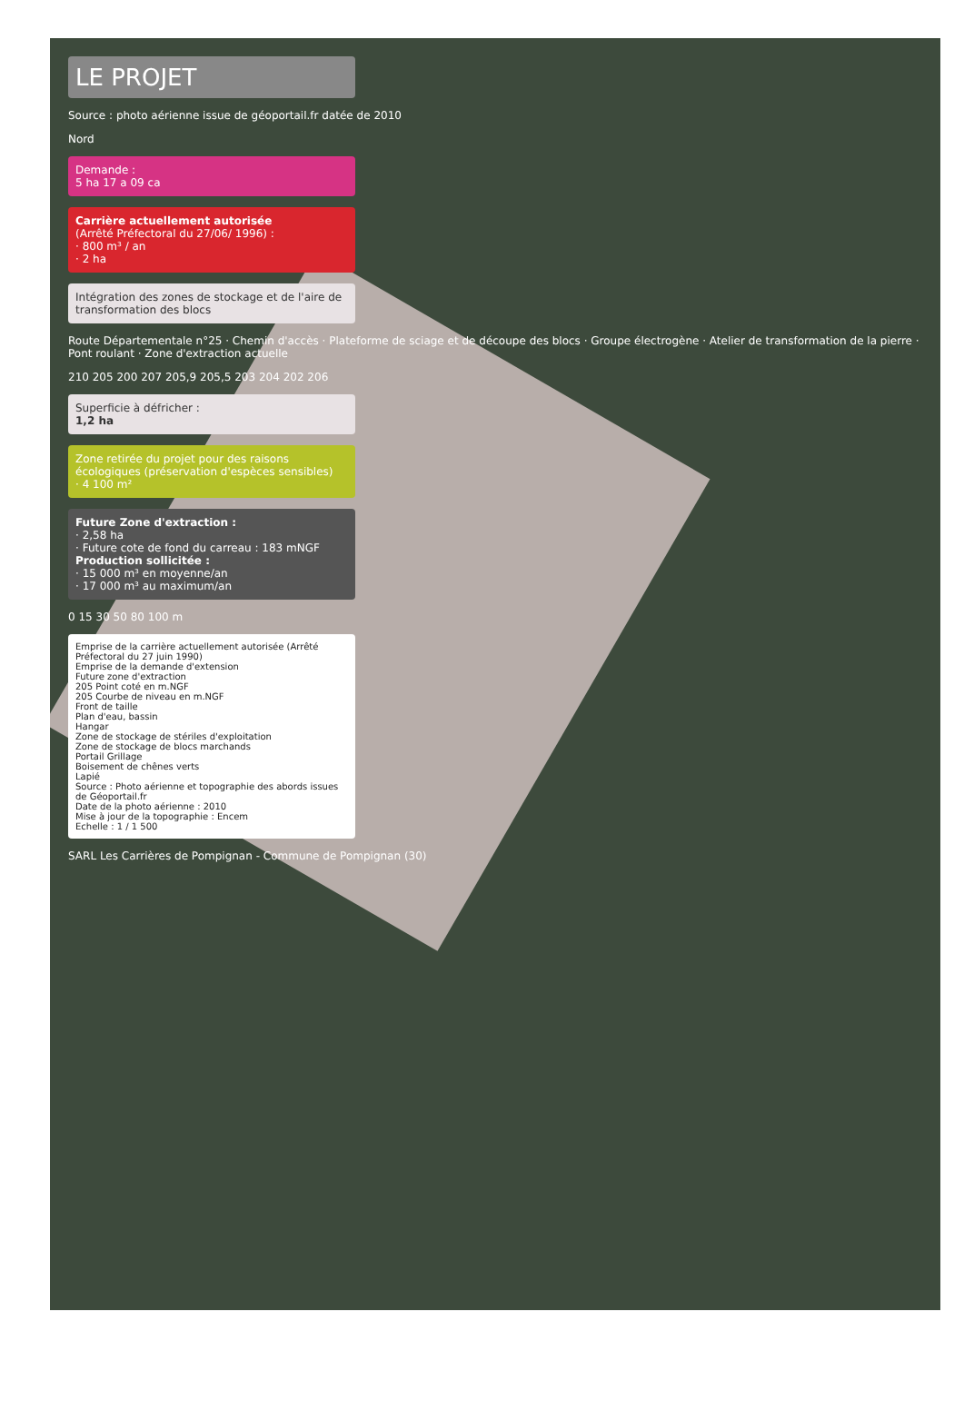LE PROJET
Source : photo aérienne issue de géoportail.fr datée de 2010
Nord
Demande :
5 ha 17 a 09 ca
Carrière actuellement autorisée
(Arrêté Préfectoral du 27/06/ 1996) :
· 800 m³ / an
· 2 ha
Intégration des zones de stockage et de l'aire de transformation des blocs
Route Départementale n°25 · Chemin d'accès · Plateforme de sciage et de découpe des blocs · Groupe électrogène · Atelier de transformation de la pierre · Pont roulant · Zone d'extraction actuelle
210 205 200 207 205,9 205,5 203 204 202 206
Superficie à défricher :
1,2 ha
Zone retirée du projet pour des raisons écologiques (préservation d'espèces sensibles)
· 4 100 m²
Future Zone d'extraction :
· 2,58 ha
· Future cote de fond du carreau : 183 mNGF
Production sollicitée :
· 15 000 m³ en moyenne/an
· 17 000 m³ au maximum/an
0 15 30 50 80 100 m
Emprise de la carrière actuellement autorisée (Arrêté Préfectoral du 27 juin 1990)
Emprise de la demande d'extension
Future zone d'extraction
205 Point coté en m.NGF
205 Courbe de niveau en m.NGF
Front de taille
Plan d'eau, bassin
Hangar
Zone de stockage de stériles d'exploitation
Zone de stockage de blocs marchands
Portail Grillage
Boisement de chênes verts
Lapié
Source : Photo aérienne et topographie des abords issues de Géoportail.fr
Date de la photo aérienne : 2010
Mise à jour de la topographie : Encem
Echelle : 1 / 1 500
SARL Les Carrières de Pompignan - Commune de Pompignan (30)